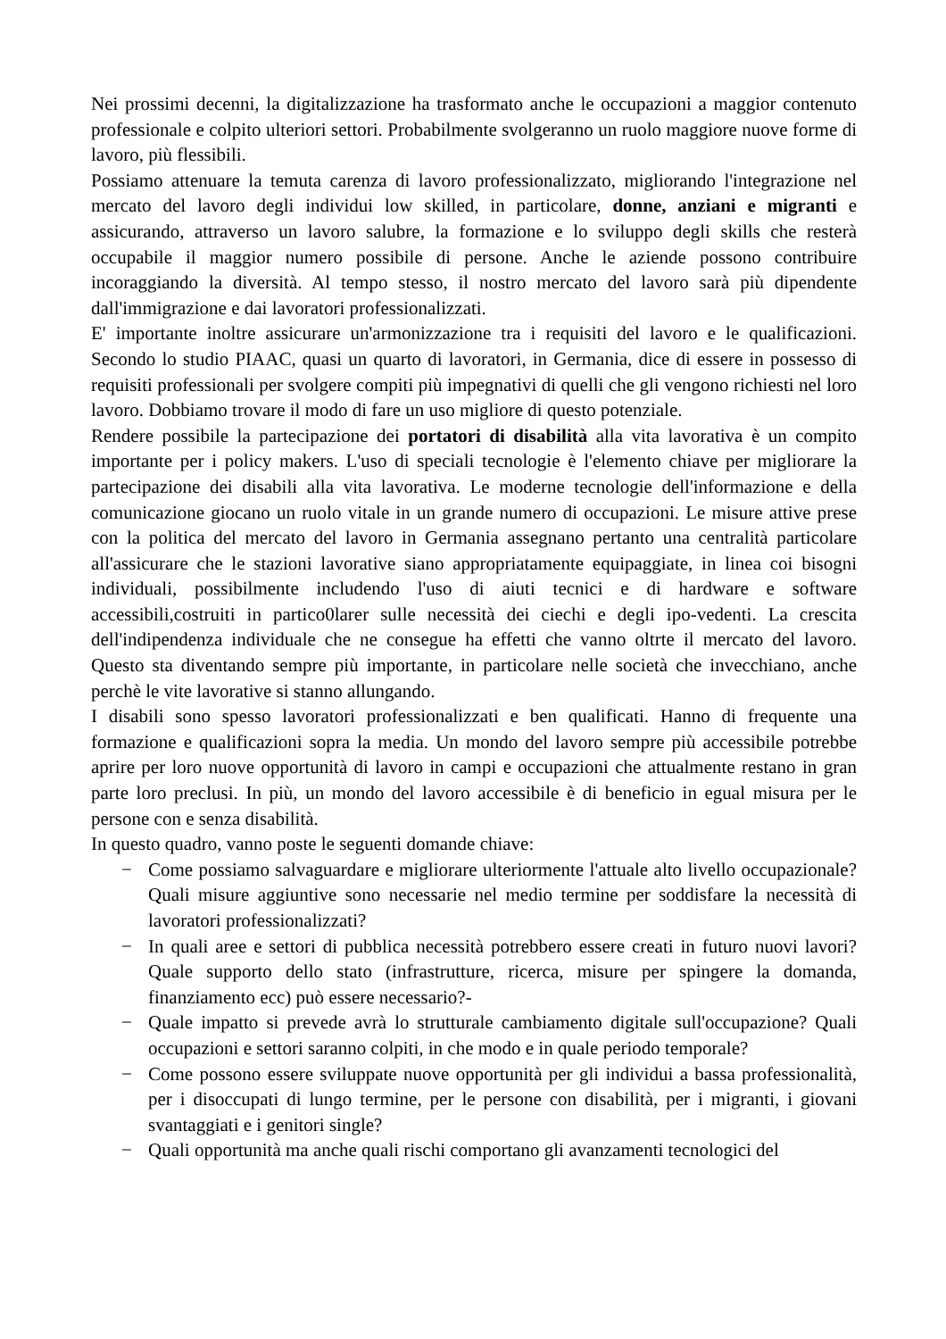Nei prossimi decenni, la digitalizzazione ha trasformato anche le occupazioni a maggior contenuto professionale e colpito ulteriori settori. Probabilmente svolgeranno un ruolo maggiore nuove forme di lavoro, più flessibili.
Possiamo attenuare la temuta carenza di lavoro professionalizzato, migliorando l'integrazione nel mercato del lavoro degli individui low skilled, in particolare, donne, anziani e migranti e assicurando, attraverso un lavoro salubre, la formazione e lo sviluppo degli skills che resterà occupabile il maggior numero possibile di persone. Anche le aziende possono contribuire incoraggiando la diversità. Al tempo stesso, il nostro mercato del lavoro sarà più dipendente dall'immigrazione e dai lavoratori professionalizzati.
E' importante inoltre assicurare un'armonizzazione tra i requisiti del lavoro e le qualificazioni. Secondo lo studio PIAAC, quasi un quarto di lavoratori, in Germania, dice di essere in possesso di requisiti professionali per svolgere compiti più impegnativi di quelli che gli vengono richiesti nel loro lavoro. Dobbiamo trovare il modo di fare un uso migliore di questo potenziale.
Rendere possibile la partecipazione dei portatori di disabilità alla vita lavorativa è un compito importante per i policy makers. L'uso di speciali tecnologie è l'elemento chiave per migliorare la partecipazione dei disabili alla vita lavorativa. Le moderne tecnologie dell'informazione e della comunicazione giocano un ruolo vitale in un grande numero di occupazioni. Le misure attive prese con la politica del mercato del lavoro in Germania assegnano pertanto una centralità particolare all'assicurare che le stazioni lavorative siano appropriatamente equipaggiate, in linea coi bisogni individuali, possibilmente includendo l'uso di aiuti tecnici e di hardware e software accessibili,costruiti in partico0larer sulle necessità dei ciechi e degli ipo-vedenti. La crescita dell'indipendenza individuale che ne consegue ha effetti che vanno oltrte il mercato del lavoro. Questo sta diventando sempre più importante, in particolare nelle società che invecchiano, anche perchè le vite lavorative si stanno allungando.
I disabili sono spesso lavoratori professionalizzati e ben qualificati. Hanno di frequente una formazione e qualificazioni sopra la media. Un mondo del lavoro sempre più accessibile potrebbe aprire per loro nuove opportunità di lavoro in campi e occupazioni che attualmente restano in gran parte loro preclusi. In più, un mondo del lavoro accessibile è di beneficio in egual misura per le persone con e senza disabilità.
In questo quadro, vanno poste le seguenti domande chiave:
− Come possiamo salvaguardare e migliorare ulteriormente l'attuale alto livello occupazionale? Quali misure aggiuntive sono necessarie nel medio termine per soddisfare la necessità di lavoratori professionalizzati?
− In quali aree e settori di pubblica necessità potrebbero essere creati in futuro nuovi lavori? Quale supporto dello stato (infrastrutture, ricerca, misure per spingere la domanda, finanziamento ecc) può essere necessario?-
− Quale impatto si prevede avrà lo strutturale cambiamento digitale sull'occupazione? Quali occupazioni e settori saranno colpiti, in che modo e in quale periodo temporale?
− Come possono essere sviluppate nuove opportunità per gli individui a bassa professionalità, per i disoccupati di lungo termine, per le persone con disabilità, per i migranti, i giovani svantaggiati e i genitori single?
− Quali opportunità ma anche quali rischi comportano gli avanzamenti tecnologici del